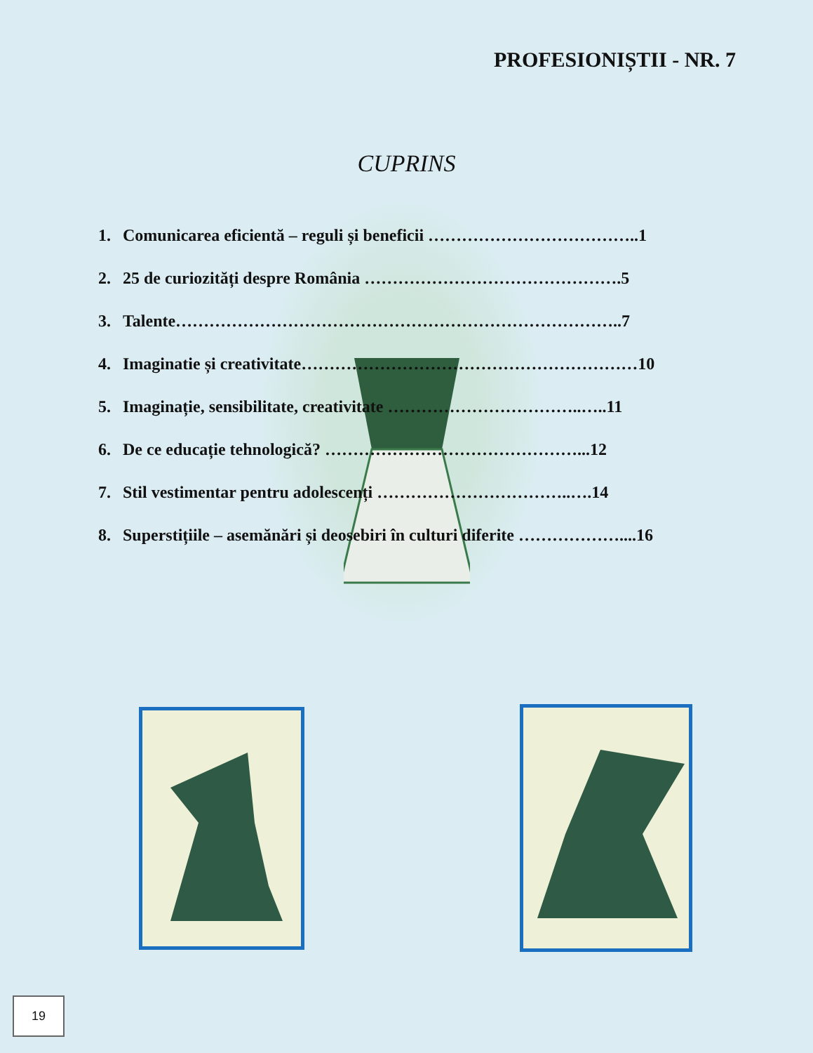PROFESIONIȘTII - NR. 7
CUPRINS
1. Comunicarea eficientă – reguli și beneficii ………………………………..1
2. 25 de curiozități despre România ……………………………………….5
3. Talente……………………………………………………………………..7
4. Imaginatie și creativitate……………………………………………………10
5. Imaginație, sensibilitate, creativitate ……………………………..…..11
6. De ce educație tehnologică? ………………………………………...12
7. Stil vestimentar pentru adolescenți ……………………………..….14
8. Superstițiile – asemănări și deosebiri în culturi diferite ………………....16
19